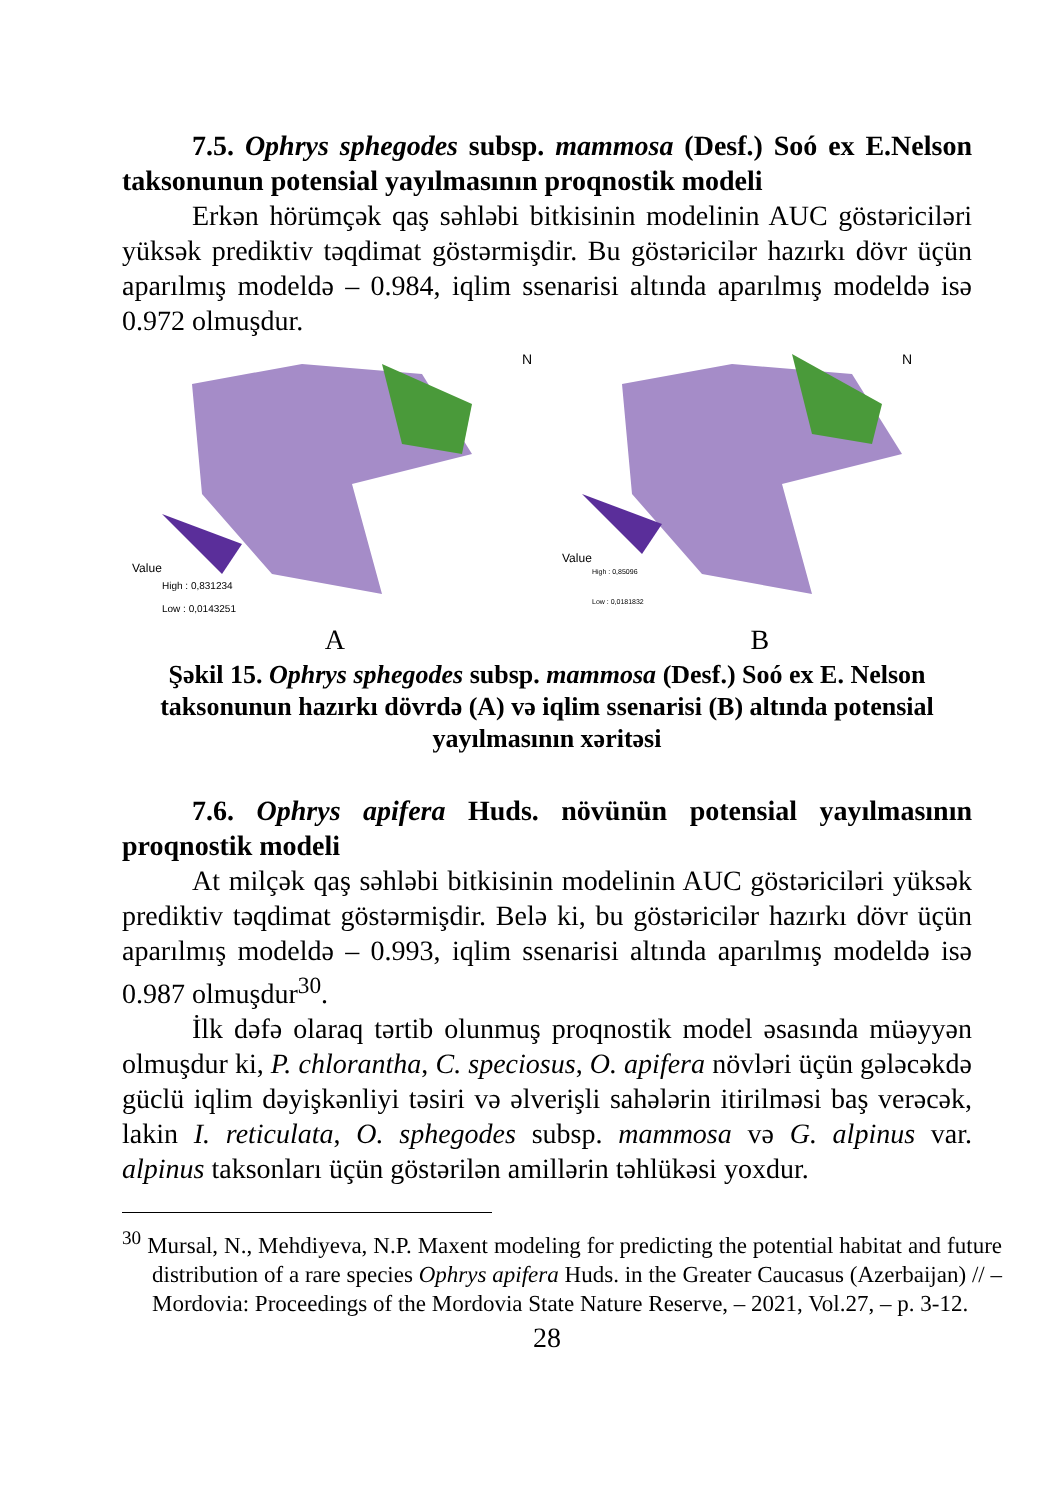7.5. Ophrys sphegodes subsp. mammosa (Desf.) Soó ex E.Nelson taksonunun potensial yayılmasının proqnostik modeli
Erkən hörümçək qaş səhləbi bitkisinin modelinin AUC göstəriciləri yüksək prediktiv təqdimat göstərmişdir. Bu göstəricilər hazırkı dövr üçün aparılmış modeldə – 0.984, iqlim ssenarisi altında aparılmış modeldə isə 0.972 olmuşdur.
Value
High : 0,831234
Low : 0,0143251
N
Value
High : 0,85096
Low : 0,0181832
N
A B
Şəkil 15. Ophrys sphegodes subsp. mammosa (Desf.) Soó ex E. Nelson taksonunun hazırkı dövrdə (A) və iqlim ssenarisi (B) altında potensial yayılmasının xəritəsi
7.6. Ophrys apifera Huds. növünün potensial yayılmasının proqnostik modeli
At milçək qaş səhləbi bitkisinin modelinin AUC göstəriciləri yüksək prediktiv təqdimat göstərmişdir. Belə ki, bu göstəricilər hazırkı dövr üçün aparılmış modeldə – 0.993, iqlim ssenarisi altında aparılmış modeldə isə 0.987 olmuşdur<sup>30</sup>.
İlk dəfə olaraq tərtib olunmuş proqnostik model əsasında müəyyən olmuşdur ki, P. chlorantha, C. speciosus, O. apifera növləri üçün gələcəkdə güclü iqlim dəyişkənliyi təsiri və əlverişli sahələrin itirilməsi baş verəcək, lakin I. reticulata, O. sphegodes subsp. mammosa və G. alpinus var. alpinus taksonları üçün göstərilən amillərin təhlükəsi yoxdur.
<sup>30</sup> Mursal, N., Mehdiyeva, N.P. Maxent modeling for predicting the potential habitat and future distribution of a rare species Ophrys apifera Huds. in the Greater Caucasus (Azerbaijan) // – Mordovia: Proceedings of the Mordovia State Nature Reserve, – 2021, Vol.27, – p. 3-12.
28